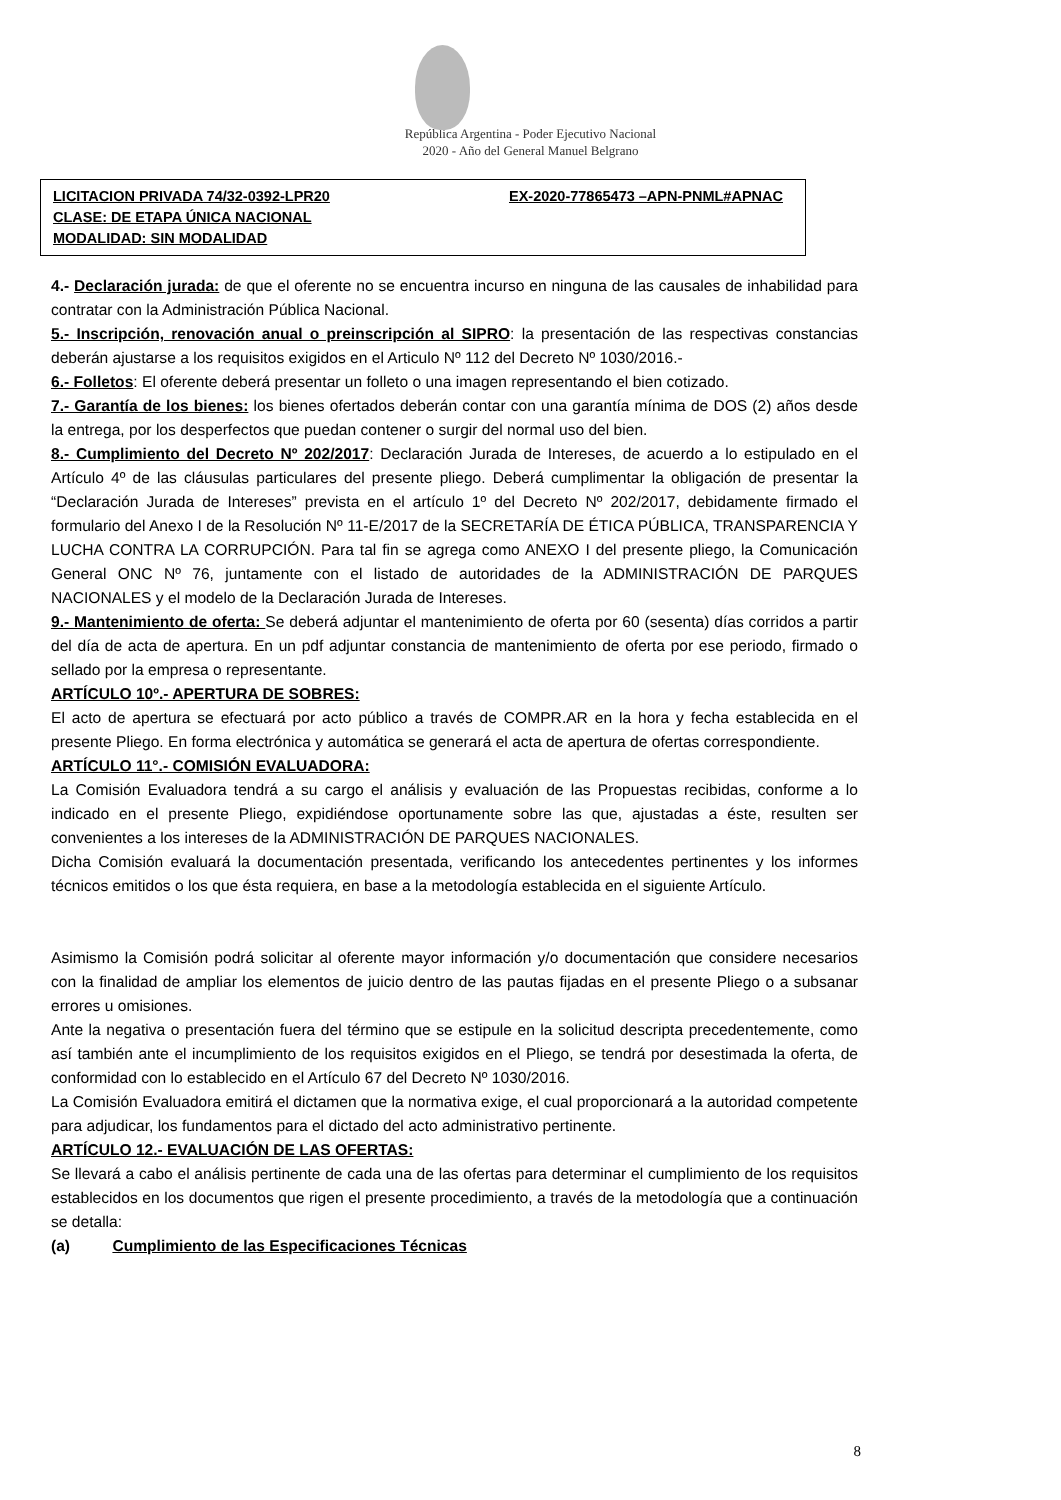República Argentina - Poder Ejecutivo Nacional
2020 - Año del General Manuel Belgrano
LICITACION PRIVADA 74/32-0392-LPR20 EX-2020-77865473 –APN-PNML#APNAC
CLASE: DE ETAPA ÚNICA NACIONAL
MODALIDAD: SIN MODALIDAD
4.- Declaración jurada: de que el oferente no se encuentra incurso en ninguna de las causales de inhabilidad para contratar con la Administración Pública Nacional.
5.- Inscripción, renovación anual o preinscripción al SIPRO: la presentación de las respectivas constancias deberán ajustarse a los requisitos exigidos en el Articulo Nº 112 del Decreto Nº 1030/2016.-
6.- Folletos: El oferente deberá presentar un folleto o una imagen representando el bien cotizado.
7.- Garantía de los bienes: los bienes ofertados deberán contar con una garantía mínima de DOS (2) años desde la entrega, por los desperfectos que puedan contener o surgir del normal uso del bien.
8.- Cumplimiento del Decreto Nº 202/2017: Declaración Jurada de Intereses, de acuerdo a lo estipulado en el Artículo 4º de las cláusulas particulares del presente pliego. Deberá cumplimentar la obligación de presentar la “Declaración Jurada de Intereses” prevista en el artículo 1º del Decreto Nº 202/2017, debidamente firmado el formulario del Anexo I de la Resolución Nº 11-E/2017 de la SECRETARÍA DE ÉTICA PÚBLICA, TRANSPARENCIA Y LUCHA CONTRA LA CORRUPCIÓN. Para tal fin se agrega como ANEXO I del presente pliego, la Comunicación General ONC Nº 76, juntamente con el listado de autoridades de la ADMINISTRACIÓN DE PARQUES NACIONALES y el modelo de la Declaración Jurada de Intereses.
9.- Mantenimiento de oferta: Se deberá adjuntar el mantenimiento de oferta por 60 (sesenta) días corridos a partir del día de acta de apertura. En un pdf adjuntar constancia de mantenimiento de oferta por ese periodo, firmado o sellado por la empresa o representante.
ARTÍCULO 10º.- APERTURA DE SOBRES:
El acto de apertura se efectuará por acto público a través de COMPR.AR en la hora y fecha establecida en el presente Pliego. En forma electrónica y automática se generará el acta de apertura de ofertas correspondiente.
ARTÍCULO 11°.- COMISIÓN EVALUADORA:
La Comisión Evaluadora tendrá a su cargo el análisis y evaluación de las Propuestas recibidas, conforme a lo indicado en el presente Pliego, expidiéndose oportunamente sobre las que, ajustadas a éste, resulten ser convenientes a los intereses de la ADMINISTRACIÓN DE PARQUES NACIONALES.
Dicha Comisión evaluará la documentación presentada, verificando los antecedentes pertinentes y los informes técnicos emitidos o los que ésta requiera, en base a la metodología establecida en el siguiente Artículo.
Asimismo la Comisión podrá solicitar al oferente mayor información y/o documentación que considere necesarios con la finalidad de ampliar los elementos de juicio dentro de las pautas fijadas en el presente Pliego o a subsanar errores u omisiones.
Ante la negativa o presentación fuera del término que se estipule en la solicitud descripta precedentemente, como así también ante el incumplimiento de los requisitos exigidos en el Pliego, se tendrá por desestimada la oferta, de conformidad con lo establecido en el Artículo 67 del Decreto Nº 1030/2016.
La Comisión Evaluadora emitirá el dictamen que la normativa exige, el cual proporcionará a la autoridad competente para adjudicar, los fundamentos para el dictado del acto administrativo pertinente.
ARTÍCULO 12.- EVALUACIÓN DE LAS OFERTAS:
Se llevará a cabo el análisis pertinente de cada una de las ofertas para determinar el cumplimiento de los requisitos establecidos en los documentos que rigen el presente procedimiento, a través de la metodología que a continuación se detalla:
(a) Cumplimiento de las Especificaciones Técnicas
8